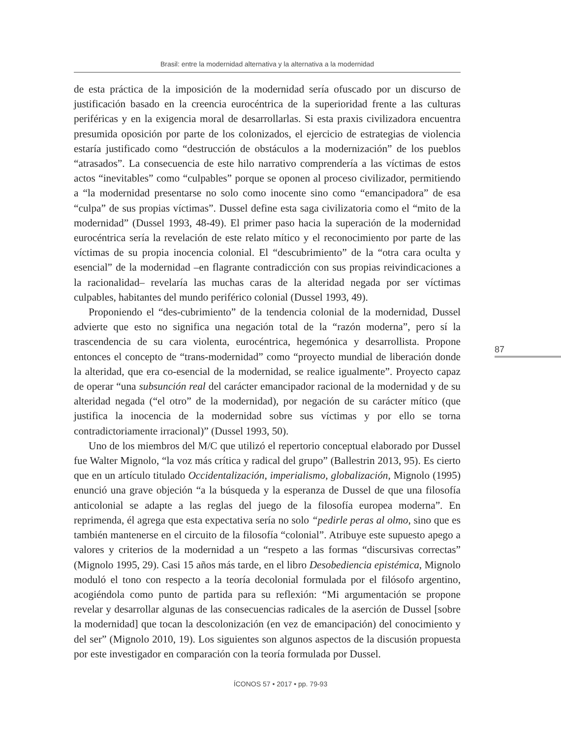Brasil: entre la modernidad alternativa y la alternativa a la modernidad
de esta práctica de la imposición de la modernidad sería ofuscado por un discurso de justificación basado en la creencia eurocéntrica de la superioridad frente a las culturas periféricas y en la exigencia moral de desarrollarlas. Si esta praxis civilizadora encuentra presumida oposición por parte de los colonizados, el ejercicio de estrategias de violencia estaría justificado como “destrucción de obstáculos a la modernización” de los pueblos “atrasados”. La consecuencia de este hilo narrativo comprendería a las víctimas de estos actos “inevitables” como “culpables” porque se oponen al proceso civilizador, permitiendo a “la modernidad presentarse no solo como inocente sino como “emancipadora” de esa “culpa” de sus propias víctimas”. Dussel define esta saga civilizatoria como el “mito de la modernidad” (Dussel 1993, 48-49). El primer paso hacia la superación de la modernidad eurocéntrica sería la revelación de este relato mítico y el reconocimiento por parte de las víctimas de su propia inocencia colonial. El “descubrimiento” de la “otra cara oculta y esencial” de la modernidad –en flagrante contradicción con sus propias reivindicaciones a la racionalidad– revelaría las muchas caras de la alteridad negada por ser víctimas culpables, habitantes del mundo periférico colonial (Dussel 1993, 49).
Proponiendo el “des-cubrimiento” de la tendencia colonial de la modernidad, Dussel advierte que esto no significa una negación total de la “razón moderna”, pero sí la trascendencia de su cara violenta, eurocéntrica, hegemónica y desarrollista. Propone entonces el concepto de “trans-modernidad” como “proyecto mundial de liberación donde la alteridad, que era co-esencial de la modernidad, se realice igualmente”. Proyecto capaz de operar “una subsunción real del carácter emancipador racional de la modernidad y de su alteridad negada (“el otro” de la modernidad), por negación de su carácter mítico (que justifica la inocencia de la modernidad sobre sus víctimas y por ello se torna contradictoriamente irracional)” (Dussel 1993, 50).
Uno de los miembros del M/C que utilizó el repertorio conceptual elaborado por Dussel fue Walter Mignolo, “la voz más crítica y radical del grupo” (Ballestrin 2013, 95). Es cierto que en un artículo titulado Occidentalización, imperialismo, globalización, Mignolo (1995) enunció una grave objeción “a la búsqueda y la esperanza de Dussel de que una filosofía anticolonial se adapte a las reglas del juego de la filosofía europea moderna”. En reprimenda, él agrega que esta expectativa sería no solo “pedirle peras al olmo, sino que es también mantenerse en el circuito de la filosofía “colonial”. Atribuye este supuesto apego a valores y criterios de la modernidad a un “respeto a las formas “discursivas correctas” (Mignolo 1995, 29). Casi 15 años más tarde, en el libro Desobediencia epistémica, Mignolo moduló el tono con respecto a la teoría decolonial formulada por el filósofo argentino, acogiéndola como punto de partida para su reflexión: “Mi argumentación se propone revelar y desarrollar algunas de las consecuencias radicales de la aserción de Dussel [sobre la modernidad] que tocan la descolonización (en vez de emancipación) del conocimiento y del ser” (Mignolo 2010, 19). Los siguientes son algunos aspectos de la discusión propuesta por este investigador en comparación con la teoría formulada por Dussel.
87
ÍCONOS 57 • 2017 • pp. 79-93